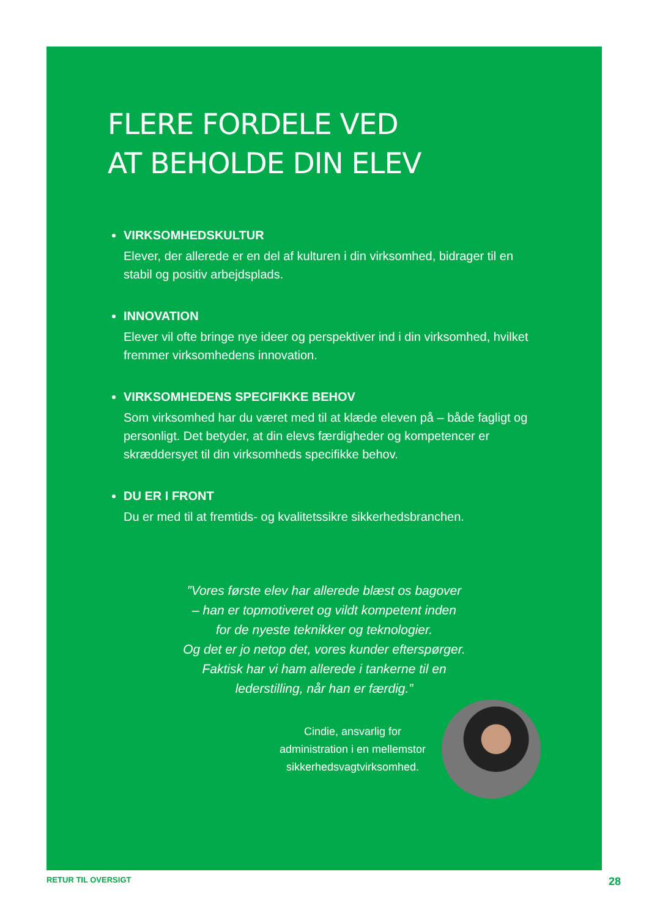FLERE FORDELE VED
AT BEHOLDE DIN ELEV
VIRKSOMHEDSKULTUR
Elever, der allerede er en del af kulturen i din virksomhed, bidrager til en stabil og positiv arbejdsplads.
INNOVATION
Elever vil ofte bringe nye ideer og perspektiver ind i din virksomhed, hvilket fremmer virksomhedens innovation.
VIRKSOMHEDENS SPECIFIKKE BEHOV
Som virksomhed har du været med til at klæde eleven på – både fagligt og personligt. Det betyder, at din elevs færdigheder og kompetencer er skræddersyet til din virksomheds specifikke behov.
DU ER I FRONT
Du er med til at fremtids- og kvalitetssikre sikkerhedsbranchen.
”Vores første elev har allerede blæst os bagover
– han er topmotiveret og vildt kompetent inden
for de nyeste teknikker og teknologier.
Og det er jo netop det, vores kunder efterspørger.
Faktisk har vi ham allerede i tankerne til en
lederstilling, når han er færdig.”
Cindie, ansvarlig for
administration i en mellemstor
sikkerhedsvagtvirksomhed.
RETUR TIL OVERSIGT 28